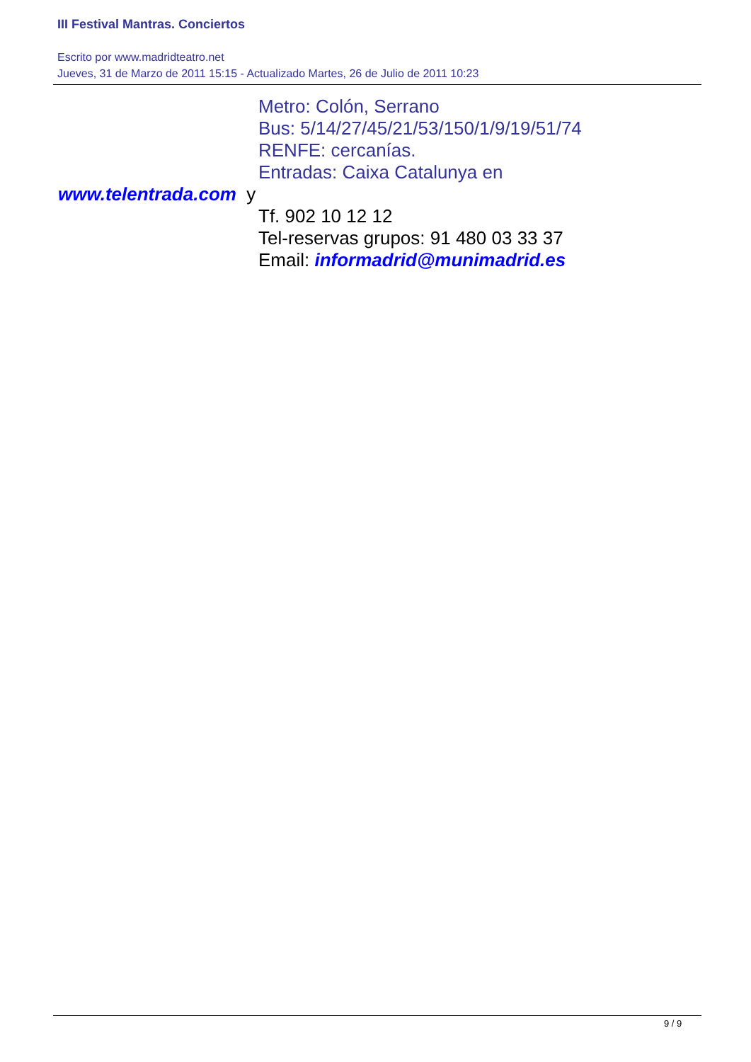III Festival Mantras. Conciertos
Escrito por www.madridteatro.net
Jueves, 31 de Marzo de 2011 15:15 - Actualizado Martes, 26 de Julio de 2011 10:23
Metro: Colón, Serrano
Bus: 5/14/27/45/21/53/150/1/9/19/51/74
RENFE: cercanías.
Entradas: Caixa Catalunya en
www.telentrada.com y
Tf. 902 10 12 12
Tel-reservas grupos: 91 480 03 33 37
Email: informadrid@munimadrid.es
9 / 9